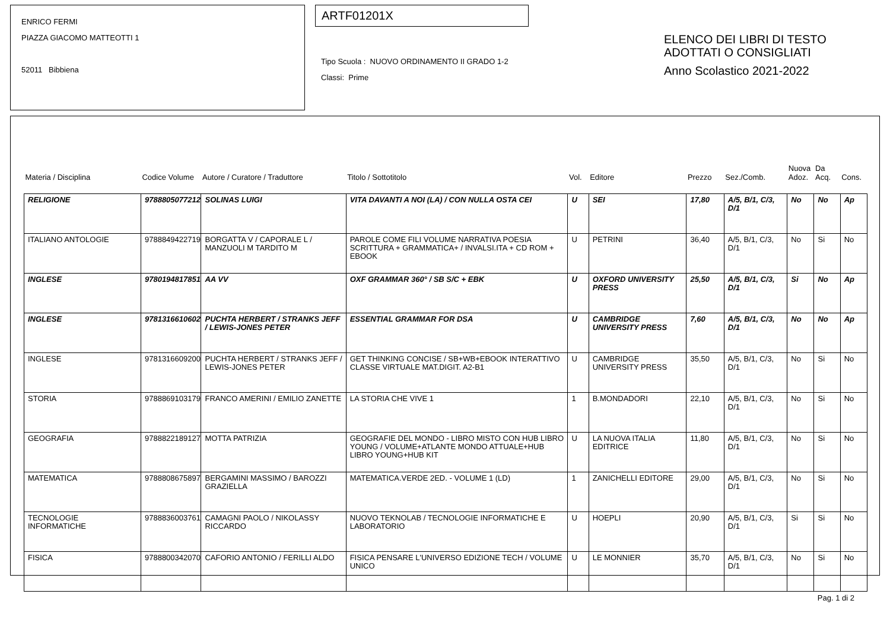ENRICO FERMI
PIAZZA GIACOMO MATTEOTTI 1
52011 Bibbiena
ARTF01201X
Tipo Scuola : NUOVO ORDINAMENTO II GRADO 1-2
Classi: Prime
ELENCO DEI LIBRI DI TESTO
ADOTTATI O CONSIGLIATI
Anno Scolastico 2021-2022
| Materia / Disciplina | Codice Volume | Autore / Curatore / Traduttore | Titolo / Sottotitolo | Vol. | Editore | Prezzo | Sez./Comb. | Nuova Adoz. | Da Acq. | Cons. |
| --- | --- | --- | --- | --- | --- | --- | --- | --- | --- | --- |
| RELIGIONE | 9788805077212 | SOLINAS LUIGI | VITA DAVANTI A NOI (LA) / CON NULLA OSTA CEI | U | SEI | 17,80 | A/5, B/1, C/3, D/1 | No | No | Ap |
| ITALIANO ANTOLOGIE | 9788849422719 | BORGATTA V / CAPORALE L / MANZUOLI M TARDITO M | PAROLE COME FILI VOLUME NARRATIVA POESIA SCRITTURA + GRAMMATICA+ / INVALSI.ITA + CD ROM + EBOOK | U | PETRINI | 36,40 | A/5, B/1, C/3, D/1 | No | Si | No |
| INGLESE | 9780194817851 | AA VV | OXF GRAMMAR 360° / SB S/C + EBK | U | OXFORD UNIVERSITY PRESS | 25,50 | A/5, B/1, C/3, D/1 | Si | No | Ap |
| INGLESE | 9781316610602 | PUCHTA HERBERT / STRANKS JEFF / LEWIS-JONES PETER | ESSENTIAL GRAMMAR FOR DSA | U | CAMBRIDGE UNIVERSITY PRESS | 7,60 | A/5, B/1, C/3, D/1 | No | No | Ap |
| INGLESE | 9781316609200 | PUCHTA HERBERT / STRANKS JEFF / LEWIS-JONES PETER | GET THINKING CONCISE / SB+WB+EBOOK INTERATTIVO CLASSE VIRTUALE MAT.DIGIT. A2-B1 | U | CAMBRIDGE UNIVERSITY PRESS | 35,50 | A/5, B/1, C/3, D/1 | No | Si | No |
| STORIA | 9788869103179 | FRANCO AMERINI / EMILIO ZANETTE | LA STORIA CHE VIVE 1 | 1 | B.MONDADORI | 22,10 | A/5, B/1, C/3, D/1 | No | Si | No |
| GEOGRAFIA | 9788822189127 | MOTTA PATRIZIA | GEOGRAFIE DEL MONDO - LIBRO MISTO CON HUB LIBRO YOUNG / VOLUME+ATLANTE MONDO ATTUALE+HUB LIBRO YOUNG+HUB KIT | U | LA NUOVA ITALIA EDITRICE | 11,80 | A/5, B/1, C/3, D/1 | No | Si | No |
| MATEMATICA | 9788808675897 | BERGAMINI MASSIMO / BAROZZI GRAZIELLA | MATEMATICA.VERDE 2ED. - VOLUME 1 (LD) | 1 | ZANICHELLI EDITORE | 29,00 | A/5, B/1, C/3, D/1 | No | Si | No |
| TECNOLOGIE INFORMATICHE | 9788836003761 | CAMAGNI PAOLO / NIKOLASSY RICCARDO | NUOVO TEKNOLAB / TECNOLOGIE INFORMATICHE E LABORATORIO | U | HOEPLI | 20,90 | A/5, B/1, C/3, D/1 | Si | Si | No |
| FISICA | 9788800342070 | CAFORIO ANTONIO / FERILLI ALDO | FISICA PENSARE L'UNIVERSO EDIZIONE TECH / VOLUME UNICO | U | LE MONNIER | 35,70 | A/5, B/1, C/3, D/1 | No | Si | No |
Pag. 1 di 2